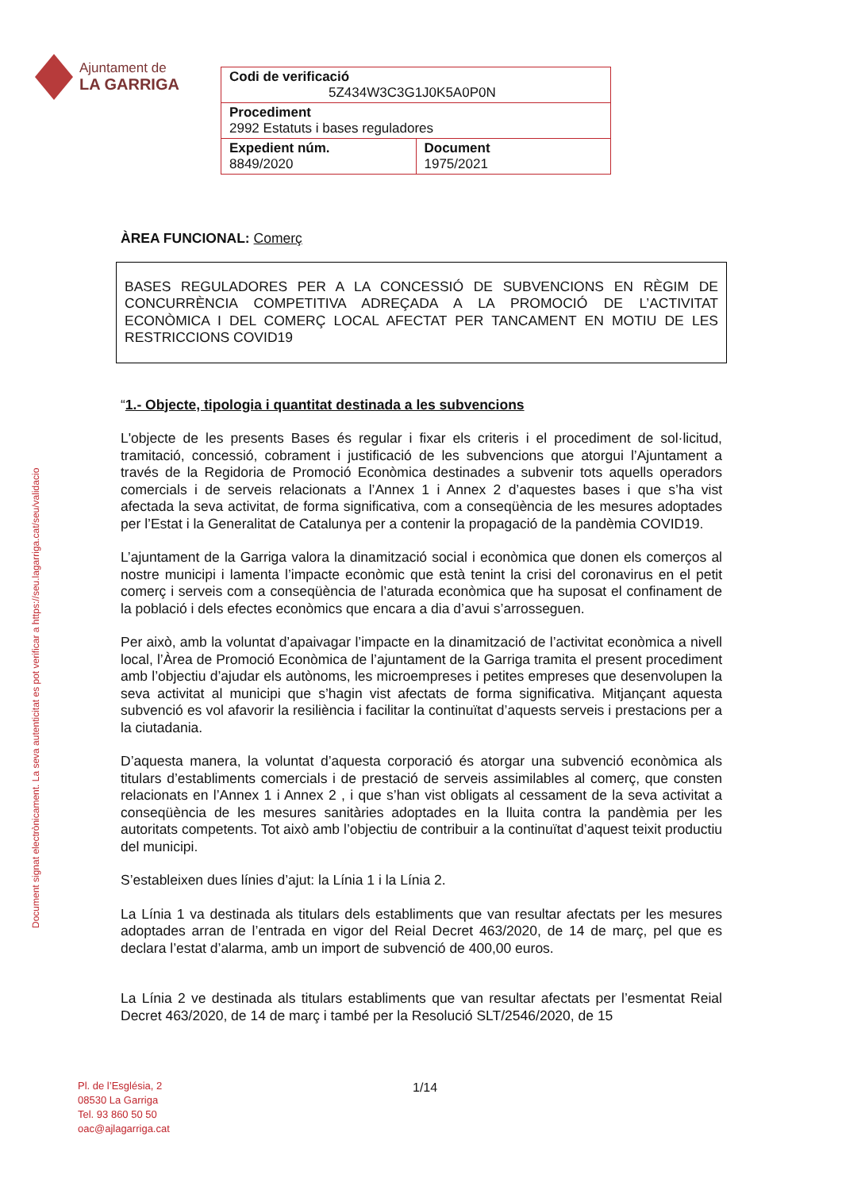Ajuntament de
LA GARRIGA
| Codi de verificació 5Z434W3C3G1J0K5A0P0N | |
| Procediment 2992 Estatuts i bases reguladores | |
| Expedient núm. 8849/2020 | Document 1975/2021 |
Document signat electrònicament. La seva autenticitat es pot verificar a https://seu.lagarriga.cat/seu/validacio
ÀREA FUNCIONAL: Comerç
BASES REGULADORES PER A LA CONCESSIÓ DE SUBVENCIONS EN RÈGIM DE CONCURRÈNCIA COMPETITIVA ADREÇADA A LA PROMOCIÓ DE L’ACTIVITAT ECONÒMICA I DEL COMERÇ LOCAL AFECTAT PER TANCAMENT EN MOTIU DE LES RESTRICCIONS COVID19
“1.- Objecte, tipologia i quantitat destinada a les subvencions
L'objecte de les presents Bases és regular i fixar els criteris i el procediment de sol·licitud, tramitació, concessió, cobrament i justificació de les subvencions que atorgui l’Ajuntament a través de la Regidoria de Promoció Econòmica destinades a subvenir tots aquells operadors comercials i de serveis relacionats a l’Annex 1 i Annex 2 d’aquestes bases i que s’ha vist afectada la seva activitat, de forma significativa, com a conseqüència de les mesures adoptades per l’Estat i la Generalitat de Catalunya per a contenir la propagació de la pandèmia COVID19.
L’ajuntament de la Garriga valora la dinamització social i econòmica que donen els comerços al nostre municipi i lamenta l’impacte econòmic que està tenint la crisi del coronavirus en el petit comerç i serveis com a conseqüència de l’aturada econòmica que ha suposat el confinament de la població i dels efectes econòmics que encara a dia d’avui s’arrosseguen.
Per això, amb la voluntat d’apaivagar l’impacte en la dinamització de l’activitat econòmica a nivell local, l’Àrea de Promoció Econòmica de l’ajuntament de la Garriga tramita el present procediment amb l’objectiu d’ajudar els autònoms, les microempreses i petites empreses que desenvolupen la seva activitat al municipi que s’hagin vist afectats de forma significativa. Mitjançant aquesta subvenció es vol afavorir la resiliència i facilitar la continuïtat d’aquests serveis i prestacions per a la ciutadania.
D’aquesta manera, la voluntat d’aquesta corporació és atorgar una subvenció econòmica als titulars d’establiments comercials i de prestació de serveis assimilables al comerç, que consten relacionats en l’Annex 1 i Annex 2 , i que s’han vist obligats al cessament de la seva activitat a conseqüència de les mesures sanitàries adoptades en la lluita contra la pandèmia per les autoritats competents. Tot això amb l’objectiu de contribuir a la continuïtat d’aquest teixit productiu del municipi.
S’estableixen dues línies d’ajut: la Línia 1 i la Línia 2.
La Línia 1 va destinada als titulars dels establiments que van resultar afectats per les mesures adoptades arran de l’entrada en vigor del Reial Decret 463/2020, de 14 de març, pel que es declara l’estat d’alarma, amb un import de subvenció de 400,00 euros.
La Línia 2 ve destinada als titulars establiments que van resultar afectats per l’esmentat Reial Decret 463/2020, de 14 de març i també per la Resolució SLT/2546/2020, de 15
Pl. de l’Església, 2
08530 La Garriga
Tel. 93 860 50 50
oac@ajlagarriga.cat
1/14